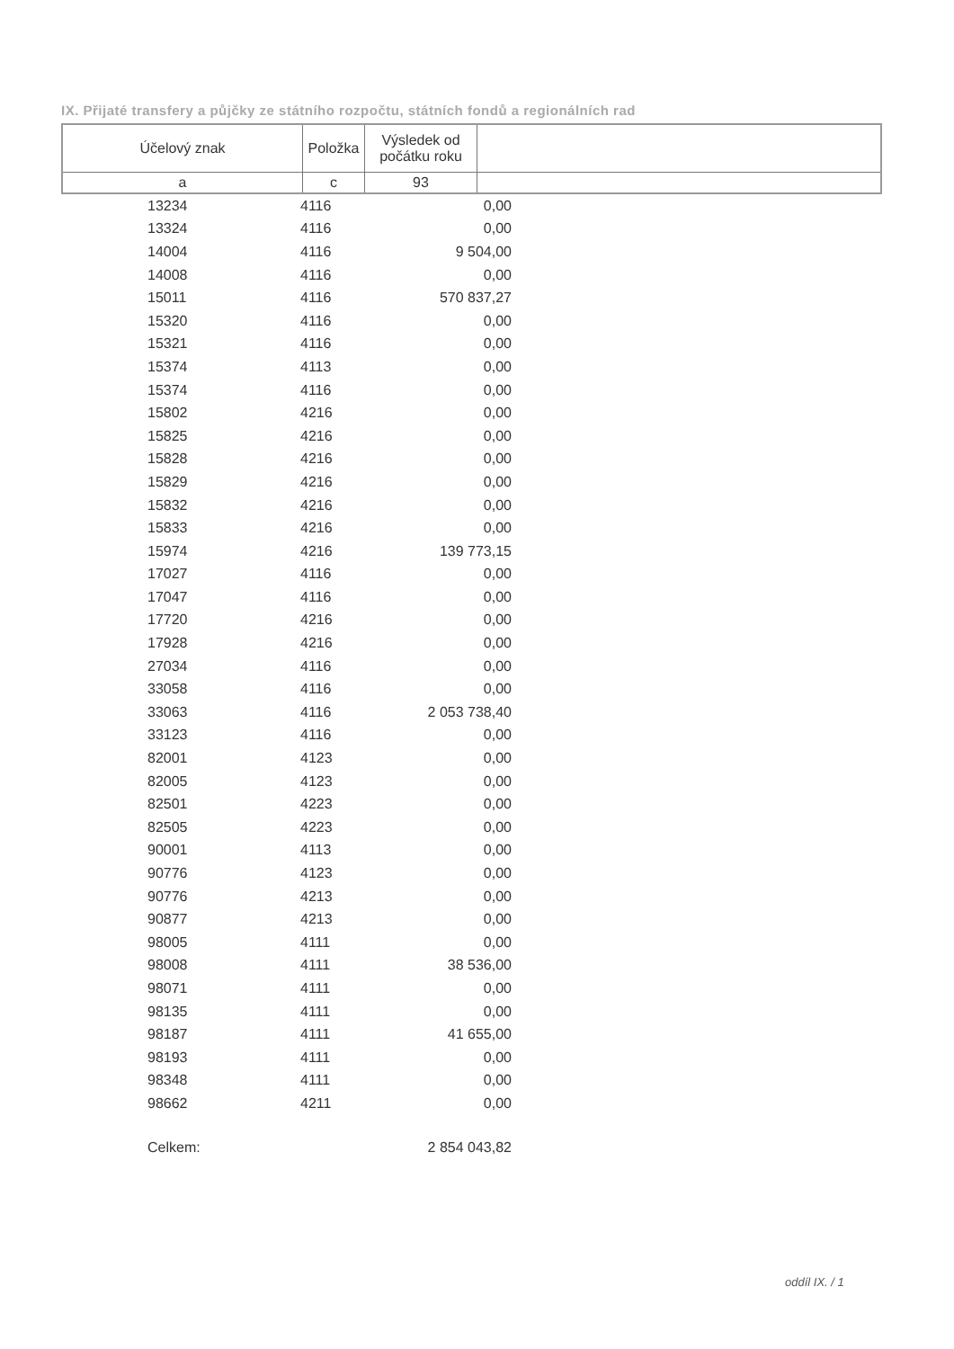IX. Přijaté transfery a půjčky ze státního rozpočtu, státních fondů a regionálních rad
| Účelový znak | Položka | Výsledek od počátku roku | |
| a | c | 93 | |
| 13234 | 4116 | 0,00 |
| 13324 | 4116 | 0,00 |
| 14004 | 4116 | 9 504,00 |
| 14008 | 4116 | 0,00 |
| 15011 | 4116 | 570 837,27 |
| 15320 | 4116 | 0,00 |
| 15321 | 4116 | 0,00 |
| 15374 | 4113 | 0,00 |
| 15374 | 4116 | 0,00 |
| 15802 | 4216 | 0,00 |
| 15825 | 4216 | 0,00 |
| 15828 | 4216 | 0,00 |
| 15829 | 4216 | 0,00 |
| 15832 | 4216 | 0,00 |
| 15833 | 4216 | 0,00 |
| 15974 | 4216 | 139 773,15 |
| 17027 | 4116 | 0,00 |
| 17047 | 4116 | 0,00 |
| 17720 | 4216 | 0,00 |
| 17928 | 4216 | 0,00 |
| 27034 | 4116 | 0,00 |
| 33058 | 4116 | 0,00 |
| 33063 | 4116 | 2 053 738,40 |
| 33123 | 4116 | 0,00 |
| 82001 | 4123 | 0,00 |
| 82005 | 4123 | 0,00 |
| 82501 | 4223 | 0,00 |
| 82505 | 4223 | 0,00 |
| 90001 | 4113 | 0,00 |
| 90776 | 4123 | 0,00 |
| 90776 | 4213 | 0,00 |
| 90877 | 4213 | 0,00 |
| 98005 | 4111 | 0,00 |
| 98008 | 4111 | 38 536,00 |
| 98071 | 4111 | 0,00 |
| 98135 | 4111 | 0,00 |
| 98187 | 4111 | 41 655,00 |
| 98193 | 4111 | 0,00 |
| 98348 | 4111 | 0,00 |
| 98662 | 4211 | 0,00 |
| Celkem: | | 2 854 043,82 |
oddíl IX. / 1